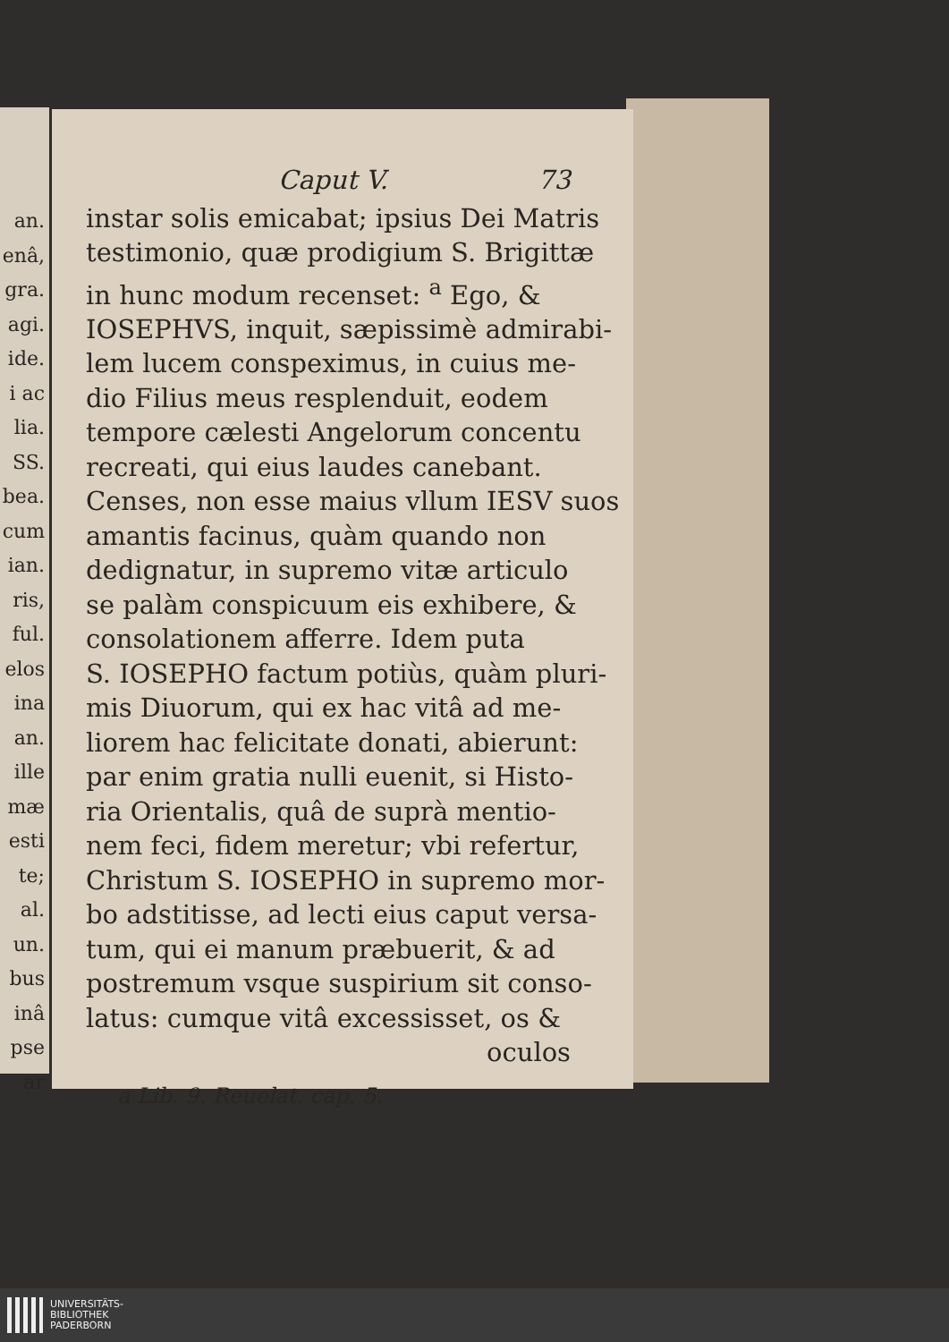an.
enâ,
gra.
agi.
ide.
i ac
lia.
SS.
bea.
cum
ian.
ris,
ful.
elos
ina
an.
ille
mæ
esti
te;
al.
un.
bus
inâ
pse
ar
Caput V. 73
instar solis emicabat; ipsius Dei Matris
testimonio, quæ prodigium S. Brigittæ
in hunc modum recenset: <sup>a</sup> Ego, &
IOSEPHVS, inquit, sæpissimè admirabi-
lem lucem conspeximus, in cuius me-
dio Filius meus resplenduit, eodem
tempore cælesti Angelorum concentu
recreati, qui eius laudes canebant.
Censes, non esse maius vllum IESV suos
amantis facinus, quàm quando non
dedignatur, in supremo vitæ articulo
se palàm conspicuum eis exhibere, &
consolationem afferre. Idem puta
S. IOSEPHO factum potiùs, quàm pluri-
mis Diuorum, qui ex hac vitâ ad me-
liorem hac felicitate donati, abierunt:
par enim gratia nulli euenit, si Histo-
ria Orientalis, quâ de suprà mentio-
nem feci, fidem meretur; vbi refertur,
Christum S. IOSEPHO in supremo mor-
bo adstitisse, ad lecti eius caput versa-
tum, qui ei manum præbuerit, & ad
postremum vsque suspirium sit conso-
latus: cumque vitâ excessisset, os &
oculos
a Lib. 9. Reuelat. cap. 5.
UNIVERSITÄTS-
BIBLIOTHEK
PADERBORN